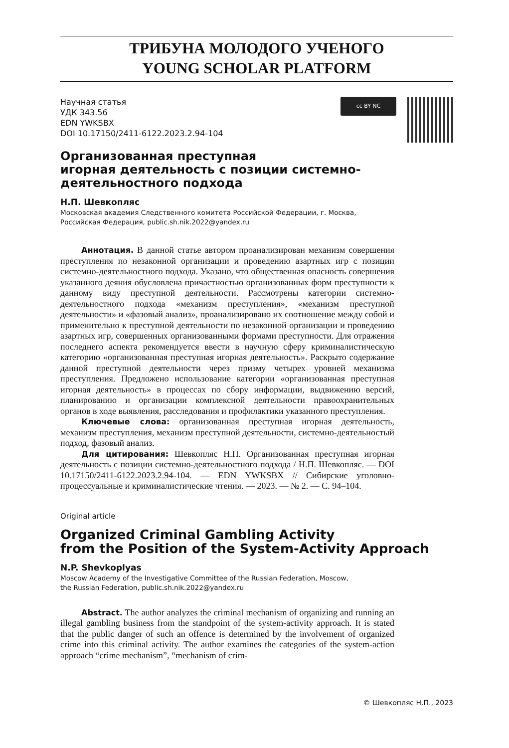ТРИБУНА МОЛОДОГО УЧЕНОГО
YOUNG SCHOLAR PLATFORM
Научная статья
УДК 343.56
EDN YWKSBX
DOI 10.17150/2411-6122.2023.2.94-104
cc BY NC
Организованная преступная
игорная деятельность с позиции системно-
деятельностного подхода
Н.П. Шевкопляс
Московская академия Следственного комитета Российской Федерации, г. Москва,
Российская Федерация, public.sh.nik.2022@yandex.ru
Аннотация. В данной статье автором проанализирован механизм совершения преступления по незаконной организации и проведению азартных игр с позиции системно-деятельностного подхода. Указано, что общественная опасность совершения указанного деяния обусловлена причастностью организованных форм преступности к данному виду преступной деятельности. Рассмотрены категории системно-деятельностного подхода «механизм преступления», «механизм преступной деятельности» и «фазовый анализ», проанализировано их соотношение между собой и применительно к преступной деятельности по незаконной организации и проведению азартных игр, совершенных организованными формами преступности. Для отражения последнего аспекта рекомендуется ввести в научную сферу криминалистическую категорию «организованная преступная игорная деятельность». Раскрыто содержание данной преступной деятельности через призму четырех уровней механизма преступления. Предложено использование категории «организованная преступная игорная деятельность» в процессах по сбору информации, выдвижению версий, планированию и организации комплексной деятельности правоохранительных органов в ходе выявления, расследования и профилактики указанного преступления.
Ключевые слова: организованная преступная игорная деятельность, механизм преступления, механизм преступной деятельности, системно-деятельностый подход, фазовый анализ.
Для цитирования: Шевкопляс Н.П. Организованная преступная игорная деятельность с позиции системно-деятельностного подхода / Н.П. Шевкопляс. — DOI 10.17150/2411-6122.2023.2.94-104. — EDN YWKSBX // Сибирские уголовно-процессуальные и криминалистические чтения. — 2023. — № 2. — С. 94–104.
Original article
Organized Criminal Gambling Activity
from the Position of the System-Activity Approach
N.P. Shevkoplyas
Moscow Academy of the Investigative Committee of the Russian Federation, Moscow,
the Russian Federation, public.sh.nik.2022@yandex.ru
Abstract. The author analyzes the criminal mechanism of organizing and running an illegal gambling business from the standpoint of the system-activity approach. It is stated that the public danger of such an offence is determined by the involvement of organized crime into this criminal activity. The author examines the categories of the system-action approach “crime mechanism”, “mechanism of crim-
© Шевкопляс Н.П., 2023